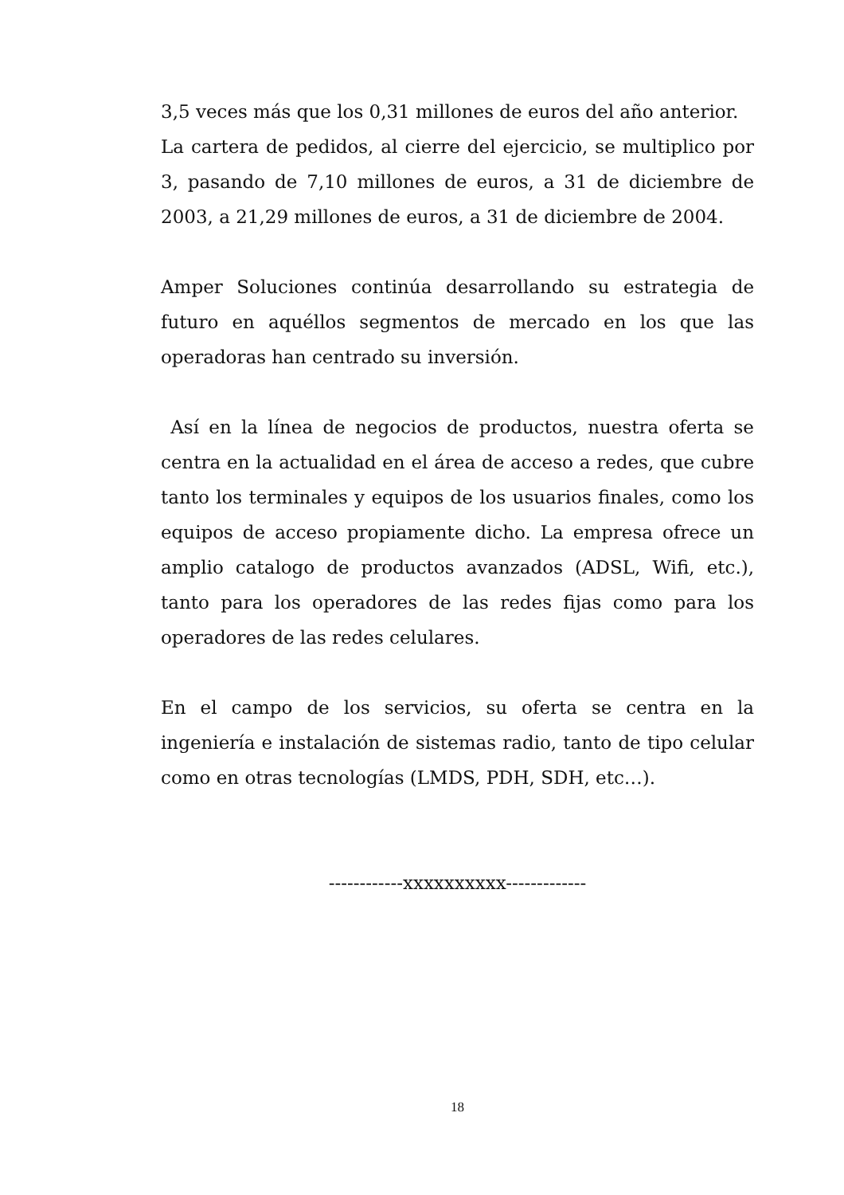3,5 veces más que los 0,31 millones de euros del año anterior.
La cartera de pedidos, al cierre del ejercicio, se multiplico por 3, pasando de 7,10 millones de euros, a 31 de diciembre de 2003, a 21,29 millones de euros, a 31 de diciembre de 2004.
Amper Soluciones continúa desarrollando su estrategia de futuro en aquéllos segmentos de mercado en los que las operadoras han centrado su inversión.
Así en la línea de negocios de productos, nuestra oferta se centra en la actualidad en el área de acceso a redes, que cubre tanto los terminales y equipos de los usuarios finales, como los equipos de acceso propiamente dicho. La empresa ofrece un amplio catalogo de productos avanzados (ADSL, Wifi, etc.), tanto para los operadores de las redes fijas como para los operadores de las redes celulares.
En el campo de los servicios, su oferta se centra en la ingeniería e instalación de sistemas radio, tanto de tipo celular como en otras tecnologías (LMDS, PDH, SDH, etc…).
------------xxxxxxxxxx-------------
18